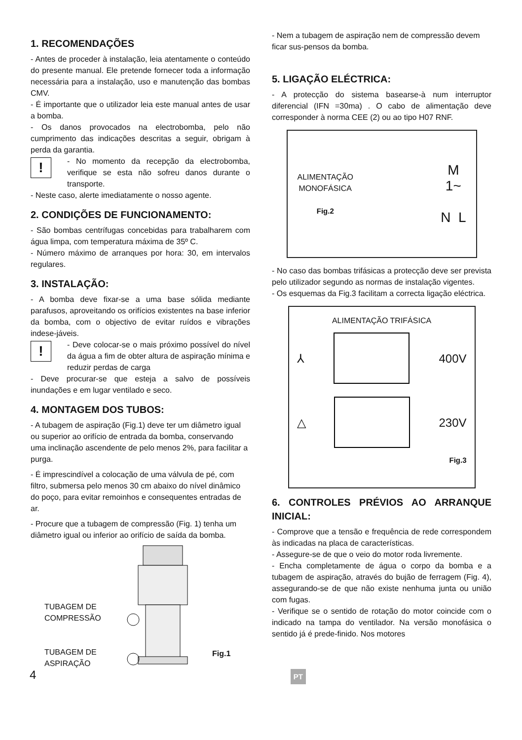1. RECOMENDAÇÕES
- Antes de proceder à instalação, leia atentamente o conteúdo do presente manual. Ele pretende fornecer toda a informação necessária para a instalação, uso e manutenção das bombas CMV.
- É importante que o utilizador leia este manual antes de usar a bomba.
- Os danos provocados na electrobomba, pelo não cumprimento das indicações descritas a seguir, obrigam à perda da garantia.
!
- No momento da recepção da electrobomba, verifique se esta não sofreu danos durante o transporte.
- Neste caso, alerte imediatamente o nosso agente.
2. CONDIÇÕES DE FUNCIONAMENTO:
- São bombas centrífugas concebidas para trabalharem com água limpa, com temperatura máxima de 35º C.
- Número máximo de arranques por hora: 30, em intervalos regulares.
3. INSTALAÇÃO:
- A bomba deve fixar-se a uma base sólida mediante parafusos, aproveitando os orifícios existentes na base inferior da bomba, com o objectivo de evitar ruídos e vibrações indese-jáveis.
!
- Deve colocar-se o mais próximo possível do nível da água a fim de obter altura de aspiração mínima e reduzir perdas de carga
- Deve procurar-se que esteja a salvo de possíveis inundações e em lugar ventilado e seco.
4. MONTAGEM DOS TUBOS:
- A tubagem de aspiração (Fig.1) deve ter um diâmetro igual ou superior ao orifício de entrada da bomba, conservando uma inclinação ascendente de pelo menos 2%, para facilitar a purga.
- É imprescindível a colocação de uma válvula de pé, com filtro, submersa pelo menos 30 cm abaixo do nível dinâmico do poço, para evitar remoinhos e consequentes entradas de ar.
- Procure que a tubagem de compressão (Fig. 1) tenha um diâmetro igual ou inferior ao orifício de saída da bomba.
TUBAGEM DE COMPRESSÃO
TUBAGEM DE ASPIRAÇÃO
Fig.1
- Nem a tubagem de aspiração nem de compressão devem ficar sus-pensos da bomba.
5. LIGAÇÃO ELÉCTRICA:
- A protecção do sistema basearse-à num interruptor diferencial (IFN =30ma) . O cabo de alimentação deve corresponder à norma CEE (2) ou ao tipo H07 RNF.
ALIMENTAÇÃO
MONOFÁSICA
Fig.2
M
1~
N L
- No caso das bombas trifásicas a protecção deve ser prevista pelo utilizador segundo as normas de instalação vigentes.
- Os esquemas da Fig.3 facilitam a correcta ligação eléctrica.
ALIMENTAÇÃO TRIFÁSICA
⅄ 400V
△ 230V
Fig.3
6. CONTROLES PRÉVIOS AO ARRANQUE INICIAL:
- Comprove que a tensão e frequência de rede correspondem às indicadas na placa de características.
- Assegure-se de que o veio do motor roda livremente.
- Encha completamente de água o corpo da bomba e a tubagem de aspiração, através do bujão de ferragem (Fig. 4), assegurando-se de que não existe nenhuma junta ou união com fugas.
- Verifique se o sentido de rotação do motor coincide com o indicado na tampa do ventilador. Na versão monofásica o sentido já é prede-finido. Nos motores
4 PT